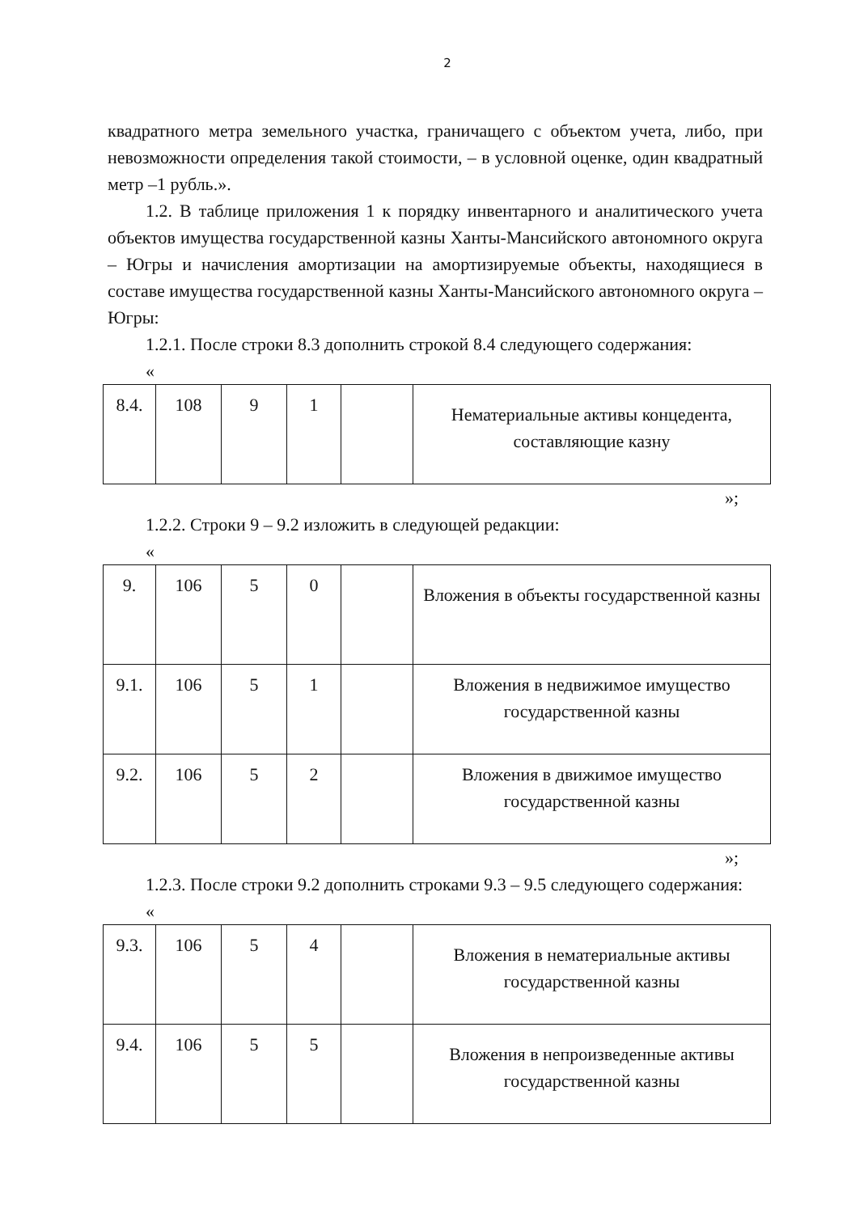2
квадратного метра земельного участка, граничащего с объектом учета, либо, при невозможности определения такой стоимости, – в условной оценке, один квадратный метр –1 рубль.».
1.2. В таблице приложения 1 к порядку инвентарного и аналитического учета объектов имущества государственной казны Ханты-Мансийского автономного округа – Югры и начисления амортизации на амортизируемые объекты, находящиеся в составе имущества государственной казны Ханты-Мансийского автономного округа – Югры:
1.2.1. После строки 8.3 дополнить строкой 8.4 следующего содержания:
«
| 8.4. | 108 | 9 | 1 | | Нематериальные активы концедента, составляющие казну |
»;
1.2.2. Строки 9 – 9.2 изложить в следующей редакции:
«
| 9. | 106 | 5 | 0 | | Вложения в объекты государственной казны |
| 9.1. | 106 | 5 | 1 | | Вложения в недвижимое имущество государственной казны |
| 9.2. | 106 | 5 | 2 | | Вложения в движимое имущество государственной казны |
»;
1.2.3. После строки 9.2 дополнить строками 9.3 – 9.5 следующего содержания:
«
| 9.3. | 106 | 5 | 4 | | Вложения в нематериальные активы государственной казны |
| 9.4. | 106 | 5 | 5 | | Вложения в непроизведенные активы государственной казны |